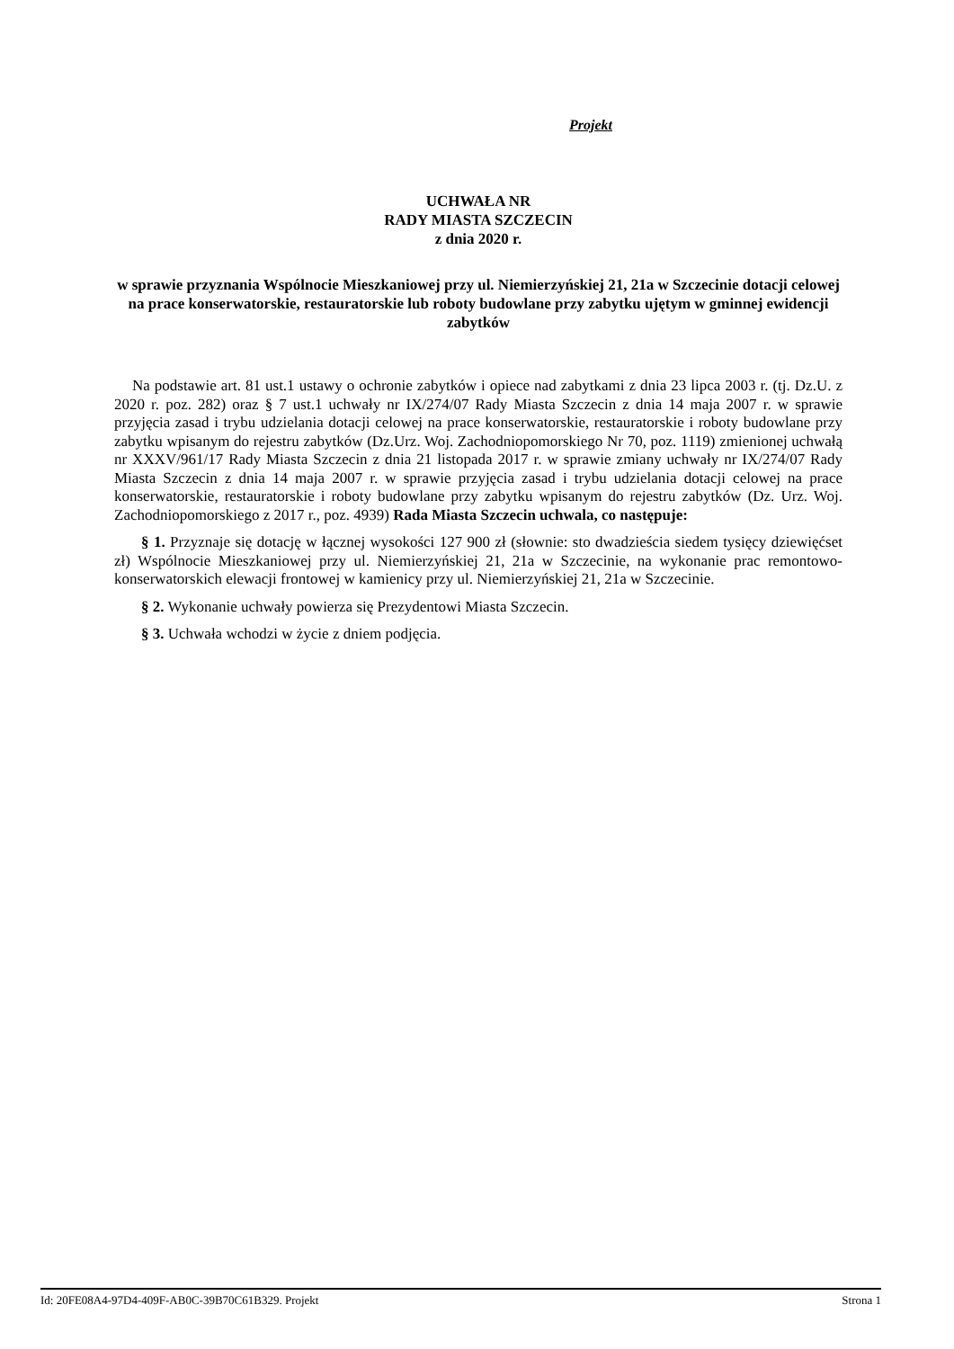Projekt
UCHWAŁA NR
RADY MIASTA SZCZECIN
z dnia 2020 r.
w sprawie przyznania Wspólnocie Mieszkaniowej przy ul. Niemierzyńskiej 21, 21a w Szczecinie dotacji celowej na prace konserwatorskie, restauratorskie lub roboty budowlane przy zabytku ujętym w gminnej ewidencji zabytków
Na podstawie art. 81 ust.1 ustawy o ochronie zabytków i opiece nad zabytkami z dnia 23 lipca 2003 r. (tj. Dz.U. z 2020 r. poz. 282) oraz § 7 ust.1 uchwały nr IX/274/07 Rady Miasta Szczecin z dnia 14 maja 2007 r. w sprawie przyjęcia zasad i trybu udzielania dotacji celowej na prace konserwatorskie, restauratorskie i roboty budowlane przy zabytku wpisanym do rejestru zabytków (Dz.Urz. Woj. Zachodniopomorskiego Nr 70, poz. 1119) zmienionej uchwałą nr XXXV/961/17 Rady Miasta Szczecin z dnia 21 listopada 2017 r. w sprawie zmiany uchwały nr IX/274/07 Rady Miasta Szczecin z dnia 14 maja 2007 r. w sprawie przyjęcia zasad i trybu udzielania dotacji celowej na prace konserwatorskie, restauratorskie i roboty budowlane przy zabytku wpisanym do rejestru zabytków (Dz. Urz. Woj. Zachodniopomorskiego z 2017 r., poz. 4939) Rada Miasta Szczecin uchwala, co następuje:
§ 1. Przyznaje się dotację w łącznej wysokości 127 900 zł (słownie: sto dwadzieścia siedem tysięcy dziewięćset zł) Wspólnocie Mieszkaniowej przy ul. Niemierzyńskiej 21, 21a w Szczecinie, na wykonanie prac remontowo-konserwatorskich elewacji frontowej w kamienicy przy ul. Niemierzyńskiej 21, 21a w Szczecinie.
§ 2. Wykonanie uchwały powierza się Prezydentowi Miasta Szczecin.
§ 3. Uchwała wchodzi w życie z dniem podjęcia.
Id: 20FE08A4-97D4-409F-AB0C-39B70C61B329. Projekt Strona 1